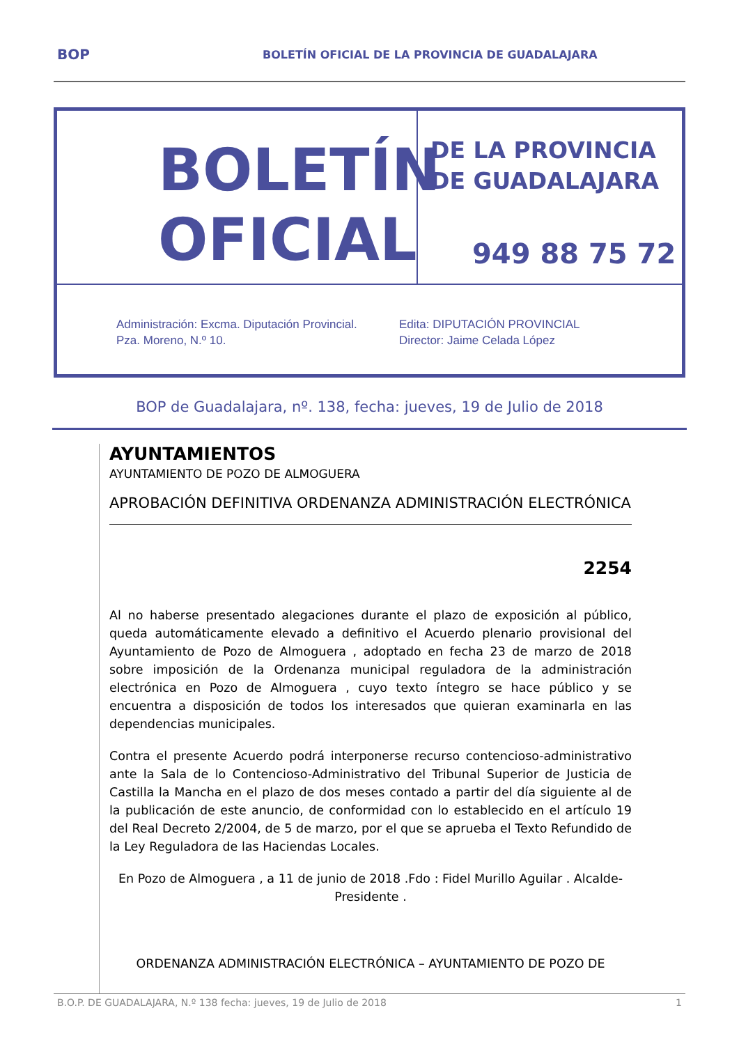BOP BOLETÍN OFICIAL DE LA PROVINCIA DE GUADALAJARA
BOLETÍN
OFICIAL
DE LA PROVINCIA
DE GUADALAJARA
949 88 75 72
Administración: Excma. Diputación Provincial.
Pza. Moreno, N.º 10.
Edita: DIPUTACIÓN PROVINCIAL
Director: Jaime Celada López
BOP de Guadalajara, nº. 138, fecha: jueves, 19 de Julio de 2018
AYUNTAMIENTOS
AYUNTAMIENTO DE POZO DE ALMOGUERA
APROBACIÓN DEFINITIVA ORDENANZA ADMINISTRACIÓN ELECTRÓNICA
2254
Al no haberse presentado alegaciones durante el plazo de exposición al público, queda automáticamente elevado a definitivo el Acuerdo plenario provisional del Ayuntamiento de Pozo de Almoguera , adoptado en fecha 23 de marzo de 2018 sobre imposición de la Ordenanza municipal reguladora de la administración electrónica en Pozo de Almoguera , cuyo texto íntegro se hace público y se encuentra a disposición de todos los interesados que quieran examinarla en las dependencias municipales.
Contra el presente Acuerdo podrá interponerse recurso contencioso-administrativo ante la Sala de lo Contencioso-Administrativo del Tribunal Superior de Justicia de Castilla la Mancha en el plazo de dos meses contado a partir del día siguiente al de la publicación de este anuncio, de conformidad con lo establecido en el artículo 19 del Real Decreto 2/2004, de 5 de marzo, por el que se aprueba el Texto Refundido de la Ley Reguladora de las Haciendas Locales.
En Pozo de Almoguera , a 11 de junio de 2018 .Fdo : Fidel Murillo Aguilar . Alcalde-Presidente .
ORDENANZA ADMINISTRACIÓN ELECTRÓNICA – AYUNTAMIENTO DE POZO DE
B.O.P. DE GUADALAJARA, N.º 138 fecha: jueves, 19 de Julio de 2018 1